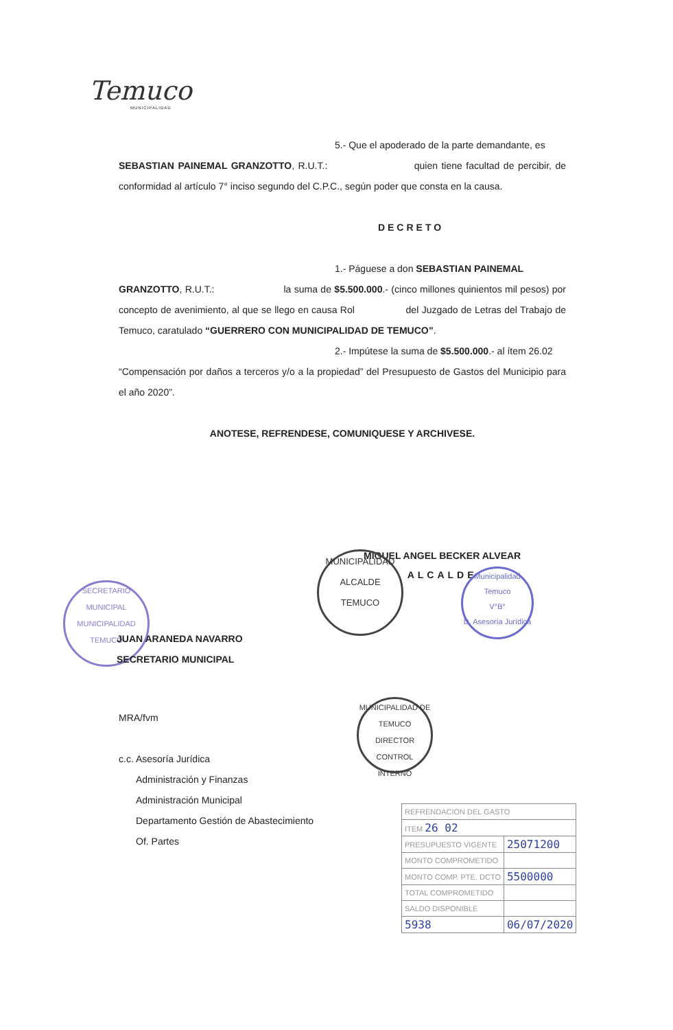Temuco
MUNICIPALIDAD
5.- Que el apoderado de la parte demandante, es
SEBASTIAN PAINEMAL GRANZOTTO, R.U.T.: quien tiene facultad de percibir, de conformidad al artículo 7° inciso segundo del C.P.C., según poder que consta en la causa.
DECRETO
1.- Páguese a don SEBASTIAN PAINEMAL
GRANZOTTO, R.U.T.: la suma de $5.500.000.- (cinco millones quinientos mil pesos) por concepto de avenimiento, al que se llego en causa Rol del Juzgado de Letras del Trabajo de Temuco, caratulado “GUERRERO CON MUNICIPALIDAD DE TEMUCO”.
2.- Impútese la suma de $5.500.000.- al ítem 26.02
“Compensación por daños a terceros y/o a la propiedad” del Presupuesto de Gastos del Municipio para el año 2020”.
ANOTESE, REFRENDESE, COMUNIQUESE Y ARCHIVESE.
MIGUEL ANGEL BECKER ALVEAR
ALCALDE
MUNICIPALIDAD
ALCALDE
TEMUCO
Municipalidad Temuco
V°B°
D. Asesoría Jurídica
SECRETARIO MUNICIPAL
MUNICIPALIDAD
TEMUCO
JUAN ARANEDA NAVARRO
SECRETARIO MUNICIPAL
MUNICIPALIDAD DE TEMUCO
DIRECTOR
CONTROL INTERNO
MRA/fvm
c.c. Asesoría Jurídica
Administración y Finanzas
Administración Municipal
Departamento Gestión de Abastecimiento
Of. Partes
| REFRENDACION DEL GASTO | |
| ITEM 26 02 | |
| PRESUPUESTO VIGENTE | 25071200 |
| MONTO COMPROMETIDO | |
| MONTO COMP. PTE. DCTO | 5500000 |
| TOTAL COMPROMETIDO | |
| SALDO DISPONIBLE | |
| 5938 | 06/07/2020 |